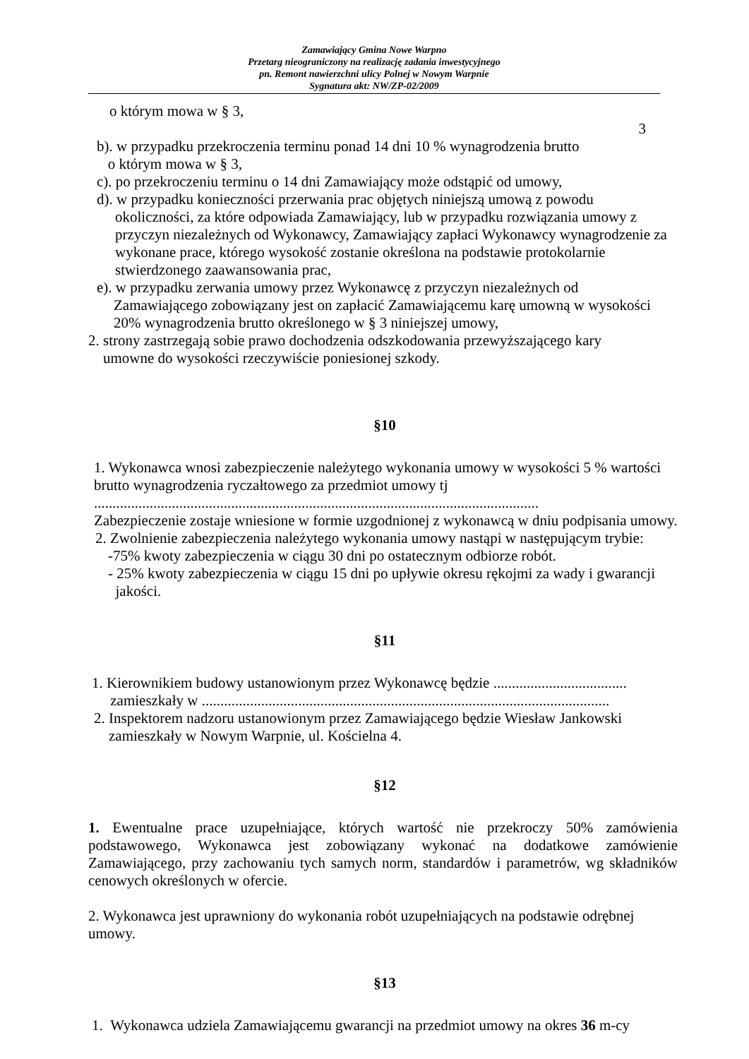Zamawiający Gmina Nowe Warpno
Przetarg nieograniczony na realizację zadania inwestycyjnego
pn. Remont nawierzchni ulicy Polnej w Nowym Warpnie
Sygnatura akt: NW/ZP-02/2009
o którym mowa w § 3,
3
b). w przypadku przekroczenia terminu ponad 14 dni 10 % wynagrodzenia brutto
o którym mowa w § 3,
c). po przekroczeniu terminu o 14 dni Zamawiający może odstąpić od umowy,
d). w przypadku konieczności przerwania prac objętych niniejszą umową z powodu
okoliczności, za które odpowiada Zamawiający, lub w przypadku rozwiązania umowy z przyczyn niezależnych od Wykonawcy, Zamawiający zapłaci Wykonawcy wynagrodzenie za wykonane prace, którego wysokość zostanie określona na podstawie protokolarnie stwierdzonego zaawansowania prac,
e). w przypadku zerwania umowy przez Wykonawcę z przyczyn niezależnych od
Zamawiającego zobowiązany jest on zapłacić Zamawiającemu karę umowną w wysokości 20% wynagrodzenia brutto określonego w § 3 niniejszej umowy,
2. strony zastrzegają sobie prawo dochodzenia odszkodowania przewyższającego kary
umowne do wysokości rzeczywiście poniesionej szkody.
§10
1. Wykonawca wnosi zabezpieczenie należytego wykonania umowy w wysokości 5 % wartości brutto wynagrodzenia ryczałtowego za przedmiot umowy tj
........................................................................................................................
Zabezpieczenie zostaje wniesione w formie uzgodnionej z wykonawcą w dniu podpisania umowy.
2. Zwolnienie zabezpieczenia należytego wykonania umowy nastąpi w następującym trybie:
-75% kwoty zabezpieczenia w ciągu 30 dni po ostatecznym odbiorze robót.
- 25% kwoty zabezpieczenia w ciągu 15 dni po upływie okresu rękojmi za wady i gwarancji
jakości.
§11
1. Kierownikiem budowy ustanowionym przez Wykonawcę będzie ....................................
zamieszkały w ..............................................................................................................
2. Inspektorem nadzoru ustanowionym przez Zamawiającego będzie Wiesław Jankowski
zamieszkały w Nowym Warpnie, ul. Kościelna 4.
§12
1. Ewentualne prace uzupełniające, których wartość nie przekroczy 50% zamówienia podstawowego, Wykonawca jest zobowiązany wykonać na dodatkowe zamówienie Zamawiającego, przy zachowaniu tych samych norm, standardów i parametrów, wg składników cenowych określonych w ofercie.
2. Wykonawca jest uprawniony do wykonania robót uzupełniających na podstawie odrębnej umowy.
§13
1. Wykonawca udziela Zamawiającemu gwarancji na przedmiot umowy na okres 36 m-cy